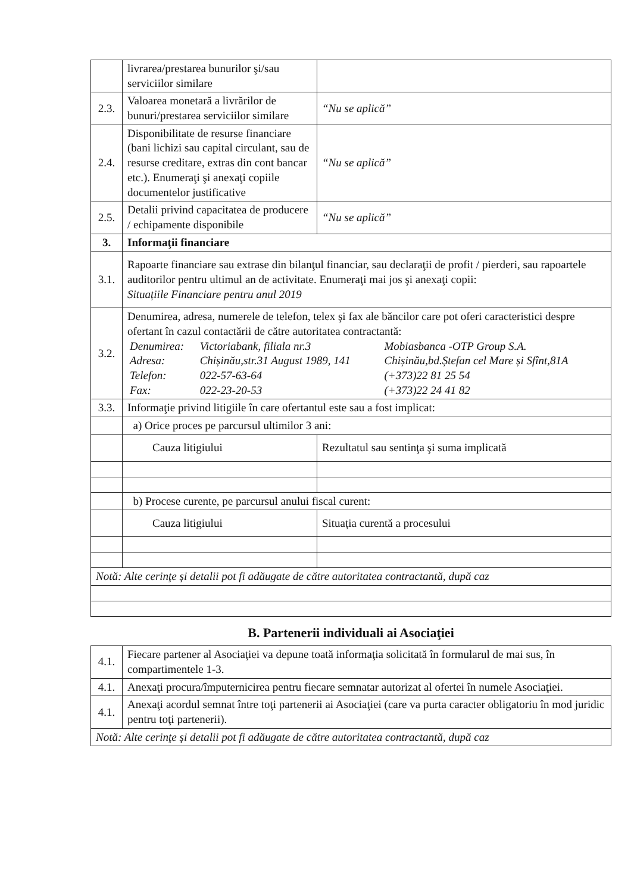| | livrarea/prestarea bunurilor şi/sau serviciilor similare | | |
| 2.3. | Valoarea monetară a livrărilor de bunuri/prestarea serviciilor similare | “Nu se aplică” | |
| 2.4. | Disponibilitate de resurse financiare (bani lichizi sau capital circulant, sau de resurse creditare, extras din cont bancar etc.). Enumeraţi şi anexaţi copiile documentelor justificative | “Nu se aplică” | |
| 2.5. | Detalii privind capacitatea de producere / echipamente disponibile | “Nu se aplică” | |
| 3. | Informaţii financiare | | |
| 3.1. | Rapoarte financiare sau extrase din bilanţul financiar, sau declaraţii de profit / pierderi, sau rapoartele auditorilor pentru ultimul an de activitate. Enumeraţi mai jos şi anexaţi copii: Situațiile Financiare pentru anul 2019 | | |
| 3.2. | Denumirea, adresa, numerele de telefon, telex şi fax ale băncilor care pot oferi caracteristici despre ofertant în cazul contactării de către autoritatea contractantă: / Denumirea: / Victoriabank, filiala nr.3 / Mobiasbanca -OTP Group S.A. / / Adresa: / Chișinău,str.31 August 1989, 141 / Chișinău,bd.Ștefan cel Mare și Sfînt,81A / / Telefon: / 022-57-63-64 / (+373)22 81 25 54 / / Fax: / 022-23-20-53 / (+373)22 24 41 82 / | | |
| 3.3. | Informaţie privind litigiile în care ofertantul este sau a fost implicat: | | |
| | a) Orice proces pe parcursul ultimilor 3 ani: | | |
| | Cauza litigiului | | Rezultatul sau sentinţa şi suma implicată |
| | b) Procese curente, pe parcursul anului fiscal curent: | | |
| | Cauza litigiului | | Situaţia curentă a procesului |
| Notă: Alte cerinţe şi detalii pot fi adăugate de către autoritatea contractantă, după caz | | | |
B. Partenerii individuali ai Asociaţiei
| 4.1. | Fiecare partener al Asociaţiei va depune toată informaţia solicitată în formularul de mai sus, în compartimentele 1-3. |
| 4.1. | Anexaţi procura/împuternicirea pentru fiecare semnatar autorizat al ofertei în numele Asociaţiei. |
| 4.1. | Anexaţi acordul semnat între toţi partenerii ai Asociaţiei (care va purta caracter obligatoriu în mod juridic pentru toţi partenerii). |
| Notă: Alte cerinţe şi detalii pot fi adăugate de către autoritatea contractantă, după caz | |